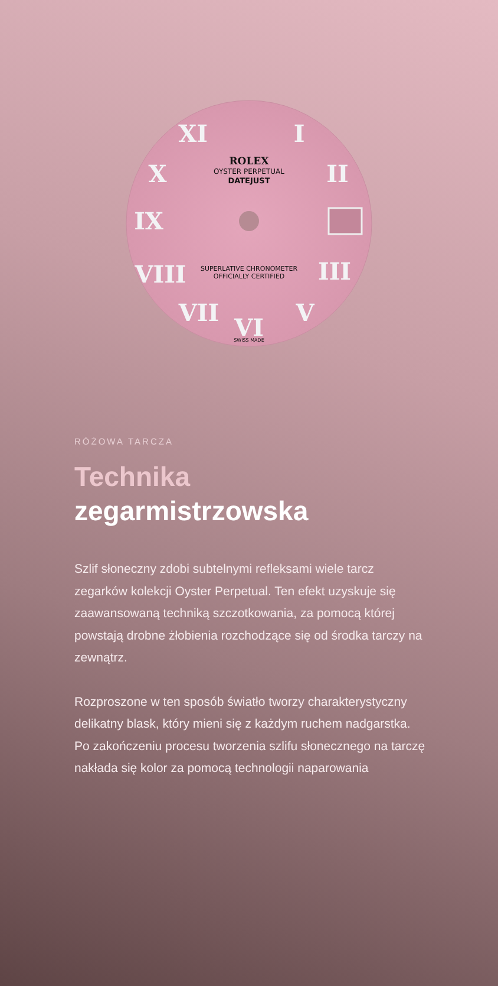I
II
III
V
VI
VII
VIII
IX
X
XI
ROLEX
OYSTER PERPETUAL
DATEJUST
SUPERLATIVE CHRONOMETER
OFFICIALLY CERTIFIED
SWISS MADE
RÓŻOWA TARCZA
Technika
zegarmistrzowska
Szlif słoneczny zdobi subtelnymi refleksami wiele tarcz zegarków kolekcji Oyster Perpetual. Ten efekt uzyskuje się zaawansowaną techniką szczotkowania, za pomocą której powstają drobne żłobienia rozchodzące się od środka tarczy na zewnątrz.
Rozproszone w ten sposób światło tworzy charakterystyczny delikatny blask, który mieni się z każdym ruchem nadgarstka. Po zakończeniu procesu tworzenia szlifu słonecznego na tarczę nakłada się kolor za pomocą technologii naparowania